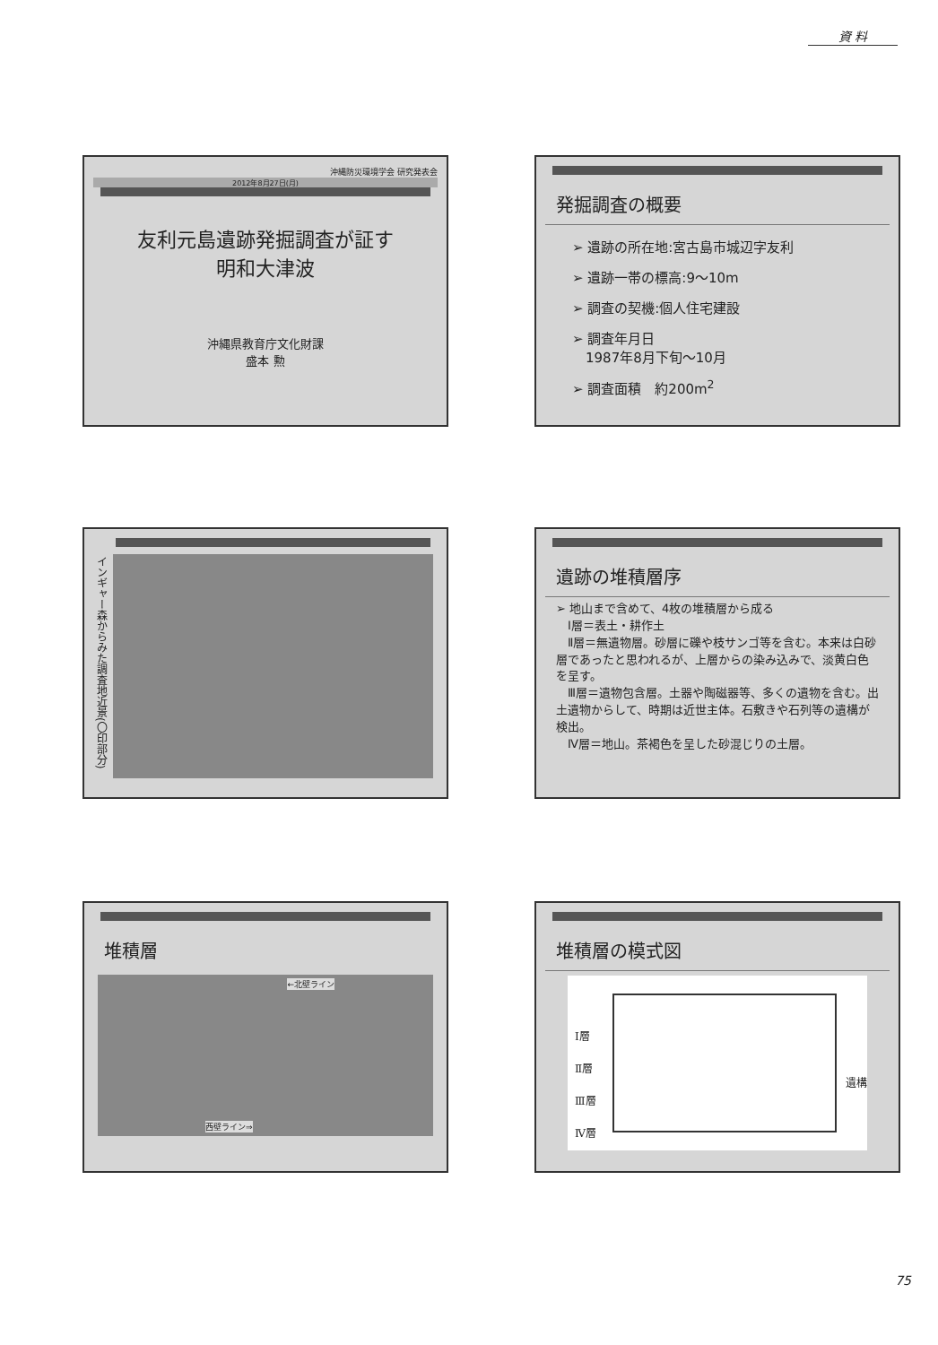資 料
沖縄防災環境学会 研究発表会
2012年8月27日(月)
友利元島遺跡発掘調査が証す
明和大津波
沖縄県教育庁文化財課
盛本 勲
発掘調査の概要
➢ 遺跡の所在地:宮古島市城辺字友利
➢ 遺跡一帯の標高:9～10m
➢ 調査の契機:個人住宅建設
➢ 調査年月日
　1987年8月下旬～10月
➢ 調査面積　約200m<sup>2</sup>
インギャー森からみた調査地近景(〇印部分)
遺跡の堆積層序
➢ 地山まで含めて、4枚の堆積層から成る
　Ⅰ層＝表土・耕作土
　Ⅱ層＝無遺物層。砂層に礫や枝サンゴ等を含む。本来は白砂層であったと思われるが、上層からの染み込みで、淡黄白色を呈す。
　Ⅲ層＝遺物包含層。土器や陶磁器等、多くの遺物を含む。出土遺物からして、時期は近世主体。石敷きや石列等の遺構が検出。
　Ⅳ層＝地山。茶褐色を呈した砂混じりの土層。
堆積層
←北壁ライン
西壁ライン⇒
堆積層の模式図
Ⅰ層
Ⅱ層
Ⅲ層
Ⅳ層
遺構
75